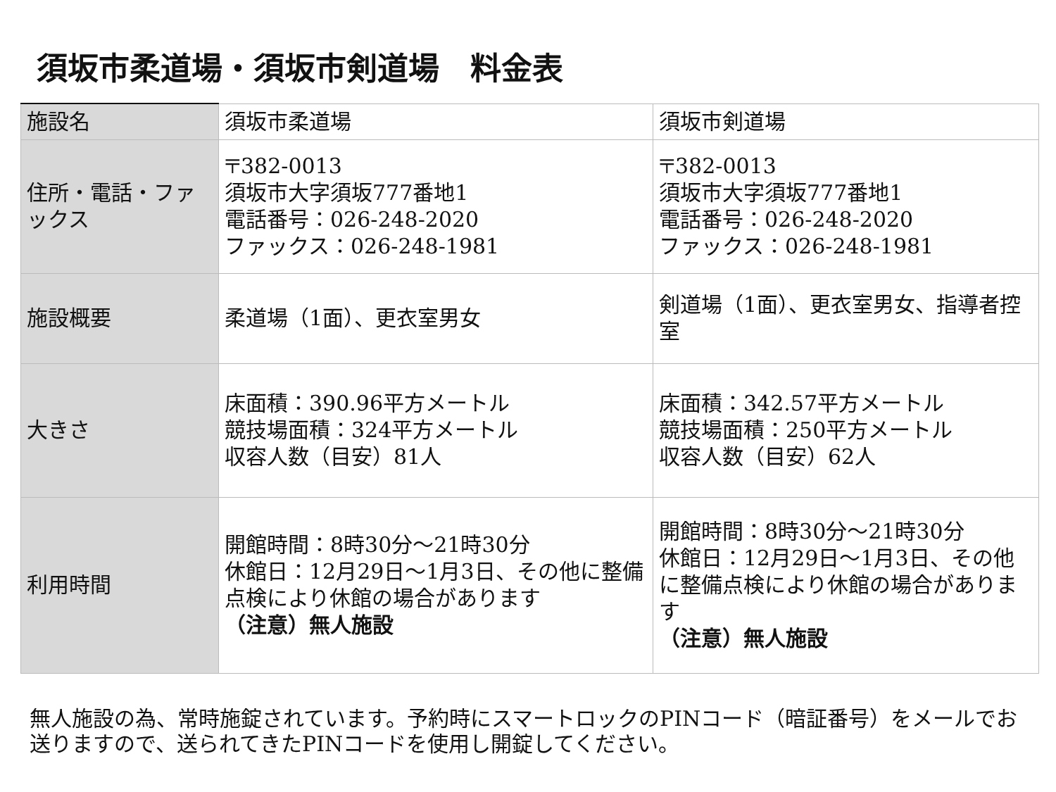須坂市柔道場・須坂市剣道場　料金表
| 施設名 | 須坂市柔道場 | 須坂市剣道場 |
| 住所・電話・ファックス | 〒382-0013 須坂市大字須坂777番地1 電話番号：026-248-2020 ファックス：026-248-1981 | 〒382-0013 須坂市大字須坂777番地1 電話番号：026-248-2020 ファックス：026-248-1981 |
| 施設概要 | 柔道場（1面）、更衣室男女 | 剣道場（1面）、更衣室男女、指導者控室 |
| 大きさ | 床面積：390.96平方メートル 競技場面積：324平方メートル 収容人数（目安）81人 | 床面積：342.57平方メートル 競技場面積：250平方メートル 収容人数（目安）62人 |
| 利用時間 | 開館時間：8時30分～21時30分 休館日：12月29日～1月3日、その他に整備点検により休館の場合があります （注意）無人施設 | 開館時間：8時30分～21時30分 休館日：12月29日～1月3日、その他に整備点検により休館の場合があります （注意）無人施設 |
無人施設の為、常時施錠されています。予約時にスマートロックのPINコード（暗証番号）をメールでお
送りますので、送られてきたPINコードを使用し開錠してください。